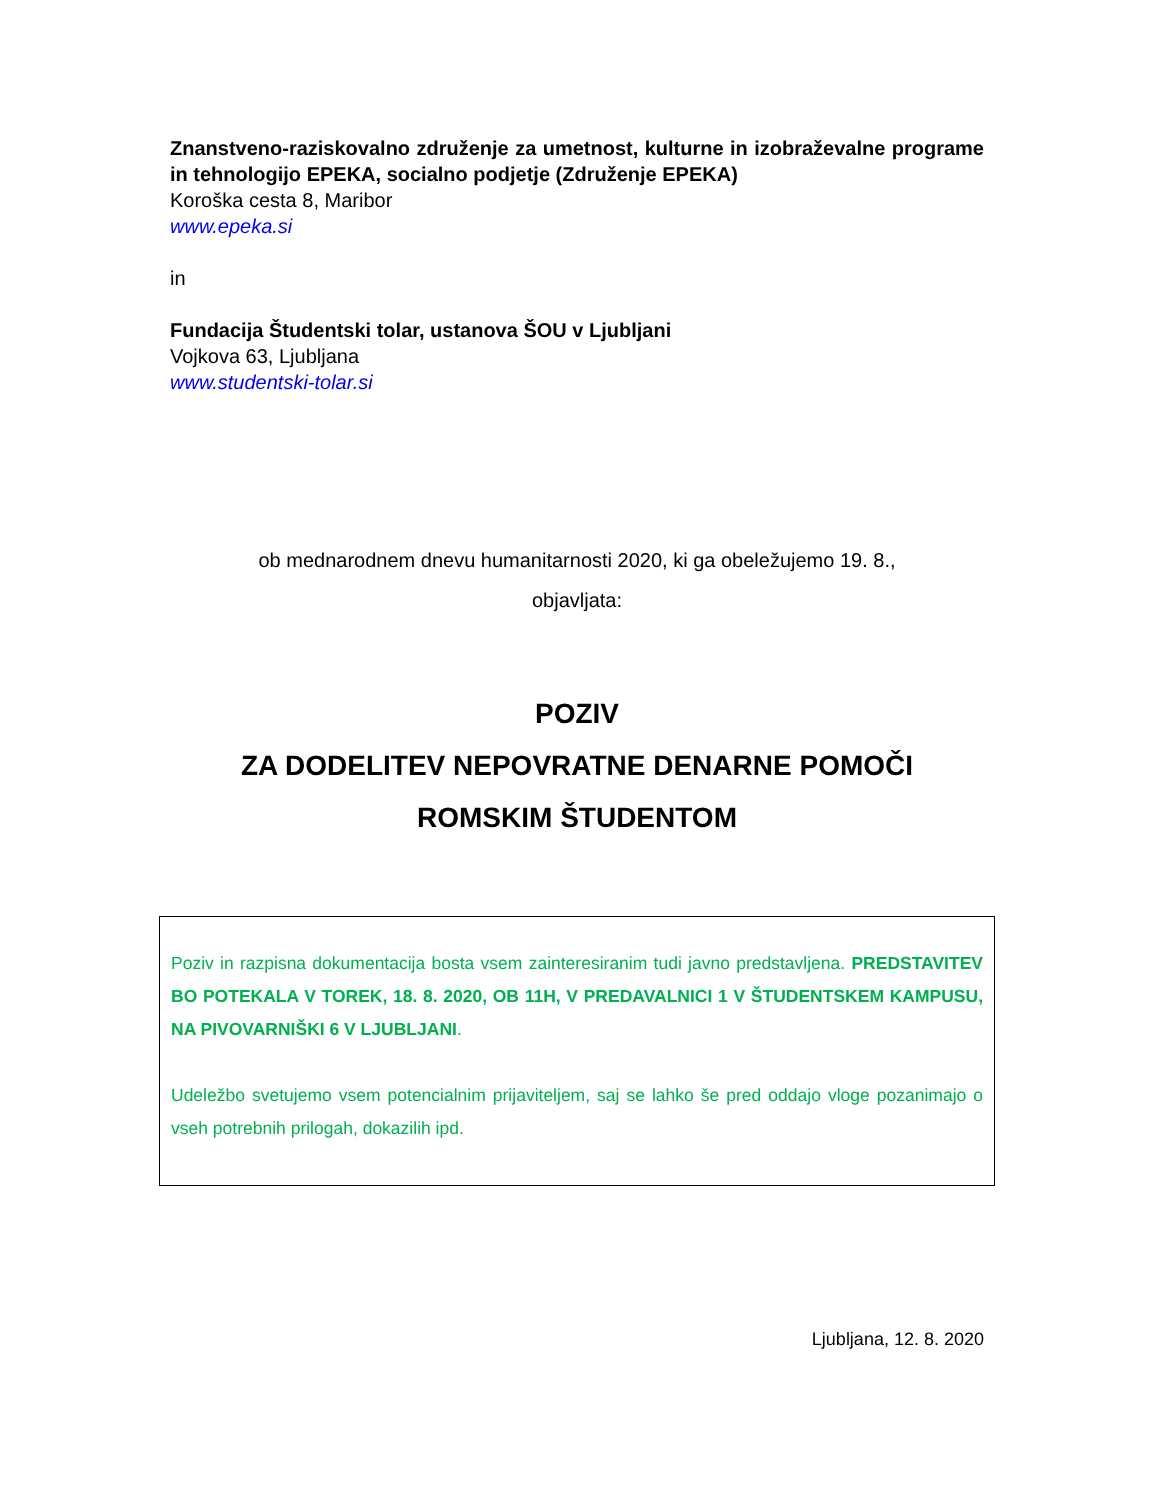Znanstveno-raziskovalno združenje za umetnost, kulturne in izobraževalne programe in tehnologijo EPEKA, socialno podjetje (Združenje EPEKA)
Koroška cesta 8, Maribor
www.epeka.si
in
Fundacija Študentski tolar, ustanova ŠOU v Ljubljani
Vojkova 63, Ljubljana
www.studentski-tolar.si
ob mednarodnem dnevu humanitarnosti 2020, ki ga obeležujemo 19. 8.,
objavljata:
POZIV
ZA DODELITEV NEPOVRATNE DENARNE POMOČI
ROMSKIM ŠTUDENTOM
Poziv in razpisna dokumentacija bosta vsem zainteresiranim tudi javno predstavljena. PREDSTAVITEV BO POTEKALA V TOREK, 18. 8. 2020, OB 11H, V PREDAVALNICI 1 V ŠTUDENTSKEM KAMPUSU, NA PIVOVARNIŠKI 6 V LJUBLJANI.
Udeležbo svetujemo vsem potencialnim prijaviteljem, saj se lahko še pred oddajo vloge pozanimajo o vseh potrebnih prilogah, dokazilih ipd.
Ljubljana, 12. 8. 2020